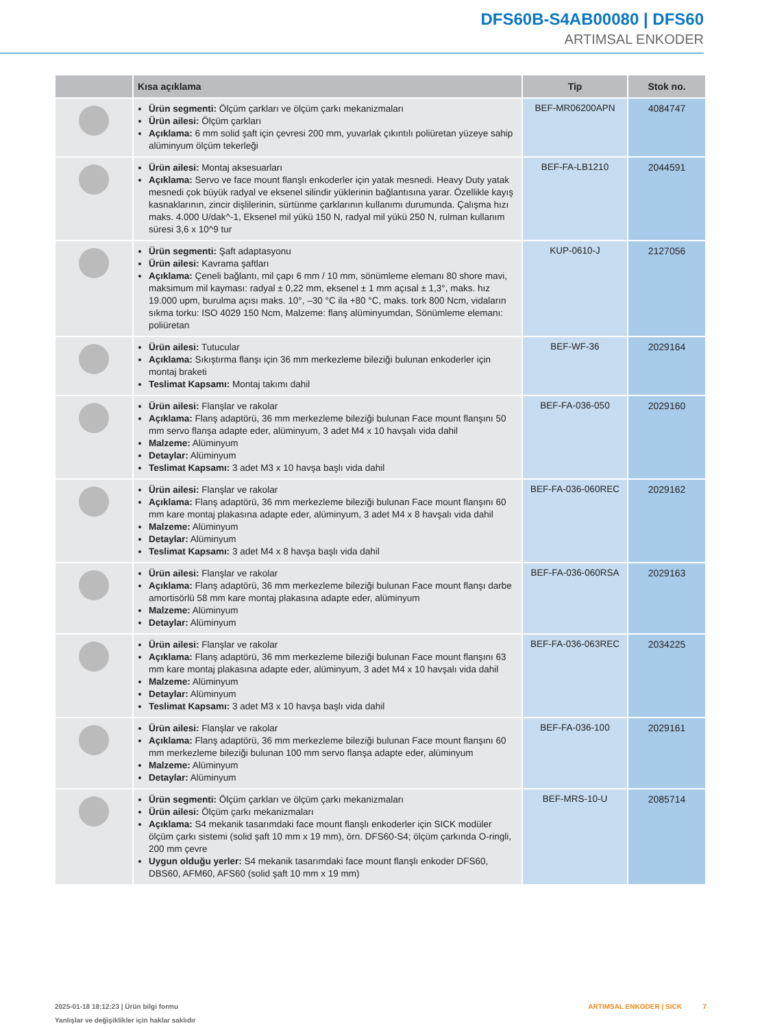DFS60B-S4AB00080 | DFS60
ARTIMSAL ENKODER
| | Kısa açıklama | Tip | Stok no. |
| --- | --- | --- | --- |
| | Ürün segmenti: Ölçüm çarkları ve ölçüm çarkı mekanizmaları Ürün ailesi: Ölçüm çarkları Açıklama: 6 mm solid şaft için çevresi 200 mm, yuvarlak çıkıntılı poliüretan yüzeye sahip alüminyum ölçüm tekerleği | BEF-MR06200APN | 4084747 |
| | Ürün ailesi: Montaj aksesuarları Açıklama: Servo ve face mount flanşlı enkoderler için yatak mesnedi. Heavy Duty yatak mesnedi çok büyük radyal ve eksenel silindir yüklerinin bağlantısına yarar. Özellikle kayış kasnaklarının, zincir dişlilerinin, sürtünme çarklarının kullanımı durumunda. Çalışma hızı maks. 4.000 U/dak^-1, Eksenel mil yükü 150 N, radyal mil yükü 250 N, rulman kullanım süresi 3,6 x 10^9 tur | BEF-FA-LB1210 | 2044591 |
| | Ürün segmenti: Şaft adaptasyonu Ürün ailesi: Kavrama şaftları Açıklama: Çeneli bağlantı, mil çapı 6 mm / 10 mm, sönümleme elemanı 80 shore mavi, maksimum mil kayması: radyal ± 0,22 mm, eksenel ± 1 mm açısal ± 1,3°, maks. hız 19.000 upm, burulma açısı maks. 10°, –30 °C ila +80 °C, maks. tork 800 Ncm, vidaların sıkma torku: ISO 4029 150 Ncm, Malzeme: flanş alüminyumdan, Sönümleme elemanı: poliüretan | KUP-0610-J | 2127056 |
| | Ürün ailesi: Tutucular Açıklama: Sıkıştırma flanşı için 36 mm merkezleme bileziği bulunan enkoderler için montaj braketi Teslimat Kapsamı: Montaj takımı dahil | BEF-WF-36 | 2029164 |
| | Ürün ailesi: Flanşlar ve rakolar Açıklama: Flanş adaptörü, 36 mm merkezleme bileziği bulunan Face mount flanşını 50 mm servo flanşa adapte eder, alüminyum, 3 adet M4 x 10 havşalı vida dahil Malzeme: Alüminyum Detaylar: Alüminyum Teslimat Kapsamı: 3 adet M3 x 10 havşa başlı vida dahil | BEF-FA-036-050 | 2029160 |
| | Ürün ailesi: Flanşlar ve rakolar Açıklama: Flanş adaptörü, 36 mm merkezleme bileziği bulunan Face mount flanşını 60 mm kare montaj plakasına adapte eder, alüminyum, 3 adet M4 x 8 havşalı vida dahil Malzeme: Alüminyum Detaylar: Alüminyum Teslimat Kapsamı: 3 adet M4 x 8 havşa başlı vida dahil | BEF-FA-036-060REC | 2029162 |
| | Ürün ailesi: Flanşlar ve rakolar Açıklama: Flanş adaptörü, 36 mm merkezleme bileziği bulunan Face mount flanşı darbe amortisörlü 58 mm kare montaj plakasına adapte eder, alüminyum Malzeme: Alüminyum Detaylar: Alüminyum | BEF-FA-036-060RSA | 2029163 |
| | Ürün ailesi: Flanşlar ve rakolar Açıklama: Flanş adaptörü, 36 mm merkezleme bileziği bulunan Face mount flanşını 63 mm kare montaj plakasına adapte eder, alüminyum, 3 adet M4 x 10 havşalı vida dahil Malzeme: Alüminyum Detaylar: Alüminyum Teslimat Kapsamı: 3 adet M3 x 10 havşa başlı vida dahil | BEF-FA-036-063REC | 2034225 |
| | Ürün ailesi: Flanşlar ve rakolar Açıklama: Flanş adaptörü, 36 mm merkezleme bileziği bulunan Face mount flanşını 60 mm merkezleme bileziği bulunan 100 mm servo flanşa adapte eder, alüminyum Malzeme: Alüminyum Detaylar: Alüminyum | BEF-FA-036-100 | 2029161 |
| | Ürün segmenti: Ölçüm çarkları ve ölçüm çarkı mekanizmaları Ürün ailesi: Ölçüm çarkı mekanizmaları Açıklama: S4 mekanik tasarımdaki face mount flanşlı enkoderler için SICK modüler ölçüm çarkı sistemi (solid şaft 10 mm x 19 mm), örn. DFS60-S4; ölçüm çarkında O-ringli, 200 mm çevre Uygun olduğu yerler: S4 mekanik tasarımdaki face mount flanşlı enkoder DFS60, DBS60, AFM60, AFS60 (solid şaft 10 mm x 19 mm) | BEF-MRS-10-U | 2085714 |
2025-01-18 18:12:23 | Ürün bilgi formu
Yanlışlar ve değişiklikler için haklar saklıdır
ARTIMSAL ENKODER | SICK 7